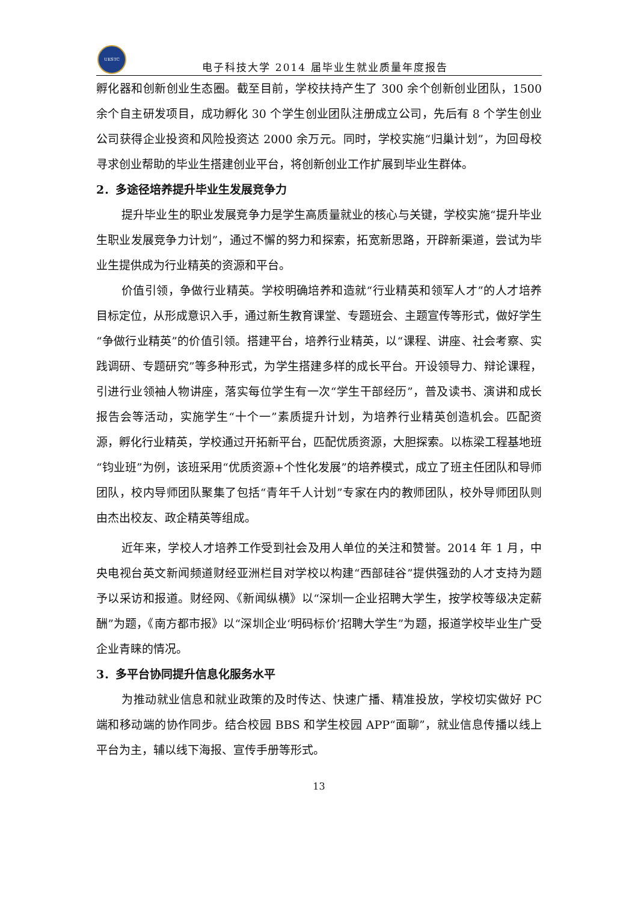UESTC
电子科技大学 2014 届毕业生就业质量年度报告
孵化器和创新创业生态圈。截至目前，学校扶持产生了 300 余个创新创业团队，1500 余个自主研发项目，成功孵化 30 个学生创业团队注册成立公司，先后有 8 个学生创业公司获得企业投资和风险投资达 2000 余万元。同时，学校实施“归巢计划”，为回母校寻求创业帮助的毕业生搭建创业平台，将创新创业工作扩展到毕业生群体。
2．多途径培养提升毕业生发展竞争力
提升毕业生的职业发展竞争力是学生高质量就业的核心与关键，学校实施“提升毕业生职业发展竞争力计划”，通过不懈的努力和探索，拓宽新思路，开辟新渠道，尝试为毕业生提供成为行业精英的资源和平台。
价值引领，争做行业精英。学校明确培养和造就“行业精英和领军人才”的人才培养目标定位，从形成意识入手，通过新生教育课堂、专题班会、主题宣传等形式，做好学生“争做行业精英”的价值引领。搭建平台，培养行业精英，以“课程、讲座、社会考察、实践调研、专题研究”等多种形式，为学生搭建多样的成长平台。开设领导力、辩论课程，引进行业领袖人物讲座，落实每位学生有一次“学生干部经历”，普及读书、演讲和成长报告会等活动，实施学生“十个一”素质提升计划，为培养行业精英创造机会。匹配资源，孵化行业精英，学校通过开拓新平台，匹配优质资源，大胆探索。以栋梁工程基地班“钧业班”为例，该班采用“优质资源+个性化发展”的培养模式，成立了班主任团队和导师团队，校内导师团队聚集了包括“青年千人计划”专家在内的教师团队，校外导师团队则由杰出校友、政企精英等组成。
近年来，学校人才培养工作受到社会及用人单位的关注和赞誉。2014 年 1 月，中央电视台英文新闻频道财经亚洲栏目对学校以构建“西部硅谷”提供强劲的人才支持为题予以采访和报道。财经网、《新闻纵横》以“深圳一企业招聘大学生，按学校等级决定薪酬”为题，《南方都市报》以“深圳企业‘明码标价’招聘大学生”为题，报道学校毕业生广受企业青睐的情况。
3．多平台协同提升信息化服务水平
为推动就业信息和就业政策的及时传达、快速广播、精准投放，学校切实做好 PC 端和移动端的协作同步。结合校园 BBS 和学生校园 APP“面聊”，就业信息传播以线上平台为主，辅以线下海报、宣传手册等形式。
13